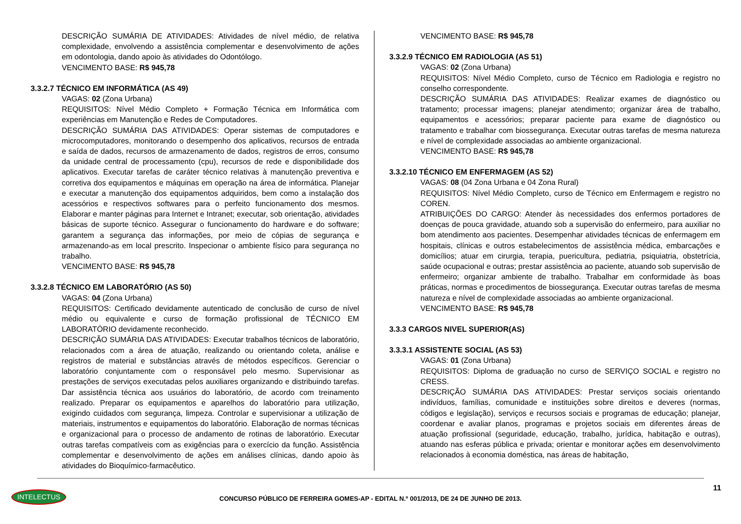DESCRIÇÃO SUMÁRIA DE ATIVIDADES: Atividades de nível médio, de relativa complexidade, envolvendo a assistência complementar e desenvolvimento de ações em odontologia, dando apoio às atividades do Odontólogo.
VENCIMENTO BASE: R$ 945,78
3.3.2.7 TÉCNICO EM INFORMÁTICA (AS 49)
VAGAS: 02 (Zona Urbana)
REQUISITOS: Nível Médio Completo + Formação Técnica em Informática com experiências em Manutenção e Redes de Computadores.
DESCRIÇÃO SUMÁRIA DAS ATIVIDADES: Operar sistemas de computadores e microcomputadores, monitorando o desempenho dos aplicativos, recursos de entrada e saída de dados, recursos de armazenamento de dados, registros de erros, consumo da unidade central de processamento (cpu), recursos de rede e disponibilidade dos aplicativos. Executar tarefas de caráter técnico relativas à manutenção preventiva e corretiva dos equipamentos e máquinas em operação na área de informática. Planejar e executar a manutenção dos equipamentos adquiridos, bem como a instalação dos acessórios e respectivos softwares para o perfeito funcionamento dos mesmos. Elaborar e manter páginas para Internet e Intranet; executar, sob orientação, atividades básicas de suporte técnico. Assegurar o funcionamento do hardware e do software; garantem a segurança das informações, por meio de cópias de segurança e armazenando-as em local prescrito. Inspecionar o ambiente físico para segurança no trabalho.
VENCIMENTO BASE: R$ 945,78
3.3.2.8 TÉCNICO EM LABORATÓRIO (AS 50)
VAGAS: 04 (Zona Urbana)
REQUISITOS: Certificado devidamente autenticado de conclusão de curso de nível médio ou equivalente e curso de formação profissional de TÉCNICO EM LABORATÓRIO devidamente reconhecido.
DESCRIÇÃO SUMÁRIA DAS ATIVIDADES: Executar trabalhos técnicos de laboratório, relacionados com a área de atuação, realizando ou orientando coleta, análise e registros de material e substâncias através de métodos específicos. Gerenciar o laboratório conjuntamente com o responsável pelo mesmo. Supervisionar as prestações de serviços executadas pelos auxiliares organizando e distribuindo tarefas. Dar assistência técnica aos usuários do laboratório, de acordo com treinamento realizado. Preparar os equipamentos e aparelhos do laboratório para utilização, exigindo cuidados com segurança, limpeza. Controlar e supervisionar a utilização de materiais, instrumentos e equipamentos do laboratório. Elaboração de normas técnicas e organizacional para o processo de andamento de rotinas de laboratório. Executar outras tarefas compatíveis com as exigências para o exercício da função. Assistência complementar e desenvolvimento de ações em análises clínicas, dando apoio às atividades do Bioquímico-farmacêutico.
VENCIMENTO BASE: R$ 945,78
3.3.2.9 TÉCNICO EM RADIOLOGIA (AS 51)
VAGAS: 02 (Zona Urbana)
REQUISITOS: Nível Médio Completo, curso de Técnico em Radiologia e registro no conselho correspondente.
DESCRIÇÃO SUMÁRIA DAS ATIVIDADES: Realizar exames de diagnóstico ou tratamento; processar imagens; planejar atendimento; organizar área de trabalho, equipamentos e acessórios; preparar paciente para exame de diagnóstico ou tratamento e trabalhar com biossegurança. Executar outras tarefas de mesma natureza e nível de complexidade associadas ao ambiente organizacional.
VENCIMENTO BASE: R$ 945,78
3.3.2.10 TÉCNICO EM ENFERMAGEM (AS 52)
VAGAS: 08 (04 Zona Urbana e 04 Zona Rural)
REQUISITOS: Nível Médio Completo, curso de Técnico em Enfermagem e registro no COREN.
ATRIBUIÇÕES DO CARGO: Atender às necessidades dos enfermos portadores de doenças de pouca gravidade, atuando sob a supervisão do enfermeiro, para auxiliar no bom atendimento aos pacientes. Desempenhar atividades técnicas de enfermagem em hospitais, clínicas e outros estabelecimentos de assistência médica, embarcações e domicílios; atuar em cirurgia, terapia, puericultura, pediatria, psiquiatria, obstetrícia, saúde ocupacional e outras; prestar assistência ao paciente, atuando sob supervisão de enfermeiro; organizar ambiente de trabalho. Trabalhar em conformidade às boas práticas, normas e procedimentos de biossegurança. Executar outras tarefas de mesma natureza e nível de complexidade associadas ao ambiente organizacional.
VENCIMENTO BASE: R$ 945,78
3.3.3 CARGOS NIVEL SUPERIOR(AS)
3.3.3.1 ASSISTENTE SOCIAL (AS 53)
VAGAS: 01 (Zona Urbana)
REQUISITOS: Diploma de graduação no curso de SERVIÇO SOCIAL e registro no CRESS.
DESCRIÇÃO SUMÁRIA DAS ATIVIDADES: Prestar serviços sociais orientando indivíduos, famílias, comunidade e instituições sobre direitos e deveres (normas, códigos e legislação), serviços e recursos sociais e programas de educação; planejar, coordenar e avaliar planos, programas e projetos sociais em diferentes áreas de atuação profissional (seguridade, educação, trabalho, jurídica, habitação e outras), atuando nas esferas pública e privada; orientar e monitorar ações em desenvolvimento relacionados à economia doméstica, nas áreas de habitação,
11
INTELECTUS
CONCURSO PÚBLICO DE FERREIRA GOMES-AP - EDITAL N.º 001/2013, DE 24 DE JUNHO DE 2013.